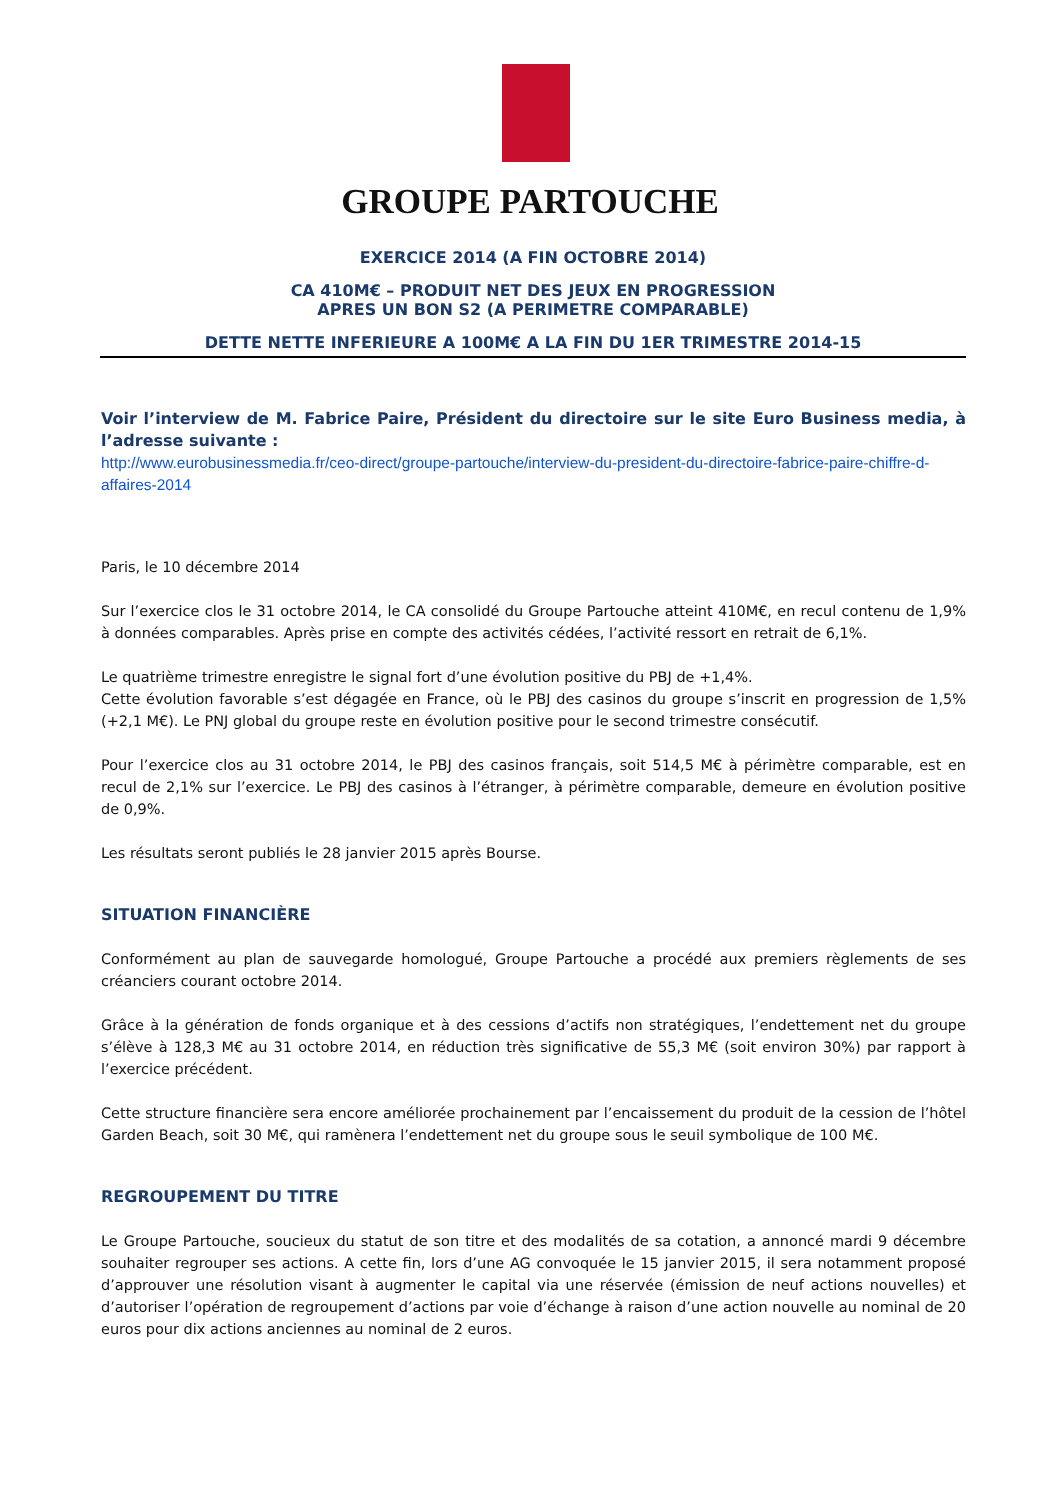GROUPE PARTOUCHE
EXERCICE 2014 (A FIN OCTOBRE 2014)
CA 410M€ – PRODUIT NET DES JEUX EN PROGRESSION
APRES UN BON S2 (A PERIMETRE COMPARABLE)
DETTE NETTE INFERIEURE A 100M€ A LA FIN DU 1ER TRIMESTRE 2014-15
Voir l’interview de M. Fabrice Paire, Président du directoire sur le site Euro Business media, à l’adresse suivante :
http://www.eurobusinessmedia.fr/ceo-direct/groupe-partouche/interview-du-president-du-directoire-fabrice-paire-chiffre-d-affaires-2014
Paris, le 10 décembre 2014
Sur l’exercice clos le 31 octobre 2014, le CA consolidé du Groupe Partouche atteint 410M€, en recul contenu de 1,9% à données comparables. Après prise en compte des activités cédées, l’activité ressort en retrait de 6,1%.
Le quatrième trimestre enregistre le signal fort d’une évolution positive du PBJ de +1,4%.
Cette évolution favorable s’est dégagée en France, où le PBJ des casinos du groupe s’inscrit en progression de 1,5% (+2,1 M€). Le PNJ global du groupe reste en évolution positive pour le second trimestre consécutif.
Pour l’exercice clos au 31 octobre 2014, le PBJ des casinos français, soit 514,5 M€ à périmètre comparable, est en recul de 2,1% sur l’exercice. Le PBJ des casinos à l’étranger, à périmètre comparable, demeure en évolution positive de 0,9%.
Les résultats seront publiés le 28 janvier 2015 après Bourse.
SITUATION FINANCIÈRE
Conformément au plan de sauvegarde homologué, Groupe Partouche a procédé aux premiers règlements de ses créanciers courant octobre 2014.
Grâce à la génération de fonds organique et à des cessions d’actifs non stratégiques, l’endettement net du groupe s’élève à 128,3 M€ au 31 octobre 2014, en réduction très significative de 55,3 M€ (soit environ 30%) par rapport à l’exercice précédent.
Cette structure financière sera encore améliorée prochainement par l’encaissement du produit de la cession de l’hôtel Garden Beach, soit 30 M€, qui ramènera l’endettement net du groupe sous le seuil symbolique de 100 M€.
REGROUPEMENT DU TITRE
Le Groupe Partouche, soucieux du statut de son titre et des modalités de sa cotation, a annoncé mardi 9 décembre souhaiter regrouper ses actions. A cette fin, lors d’une AG convoquée le 15 janvier 2015, il sera notamment proposé d’approuver une résolution visant à augmenter le capital via une réservée (émission de neuf actions nouvelles) et d’autoriser l’opération de regroupement d’actions par voie d’échange à raison d’une action nouvelle au nominal de 20 euros pour dix actions anciennes au nominal de 2 euros.